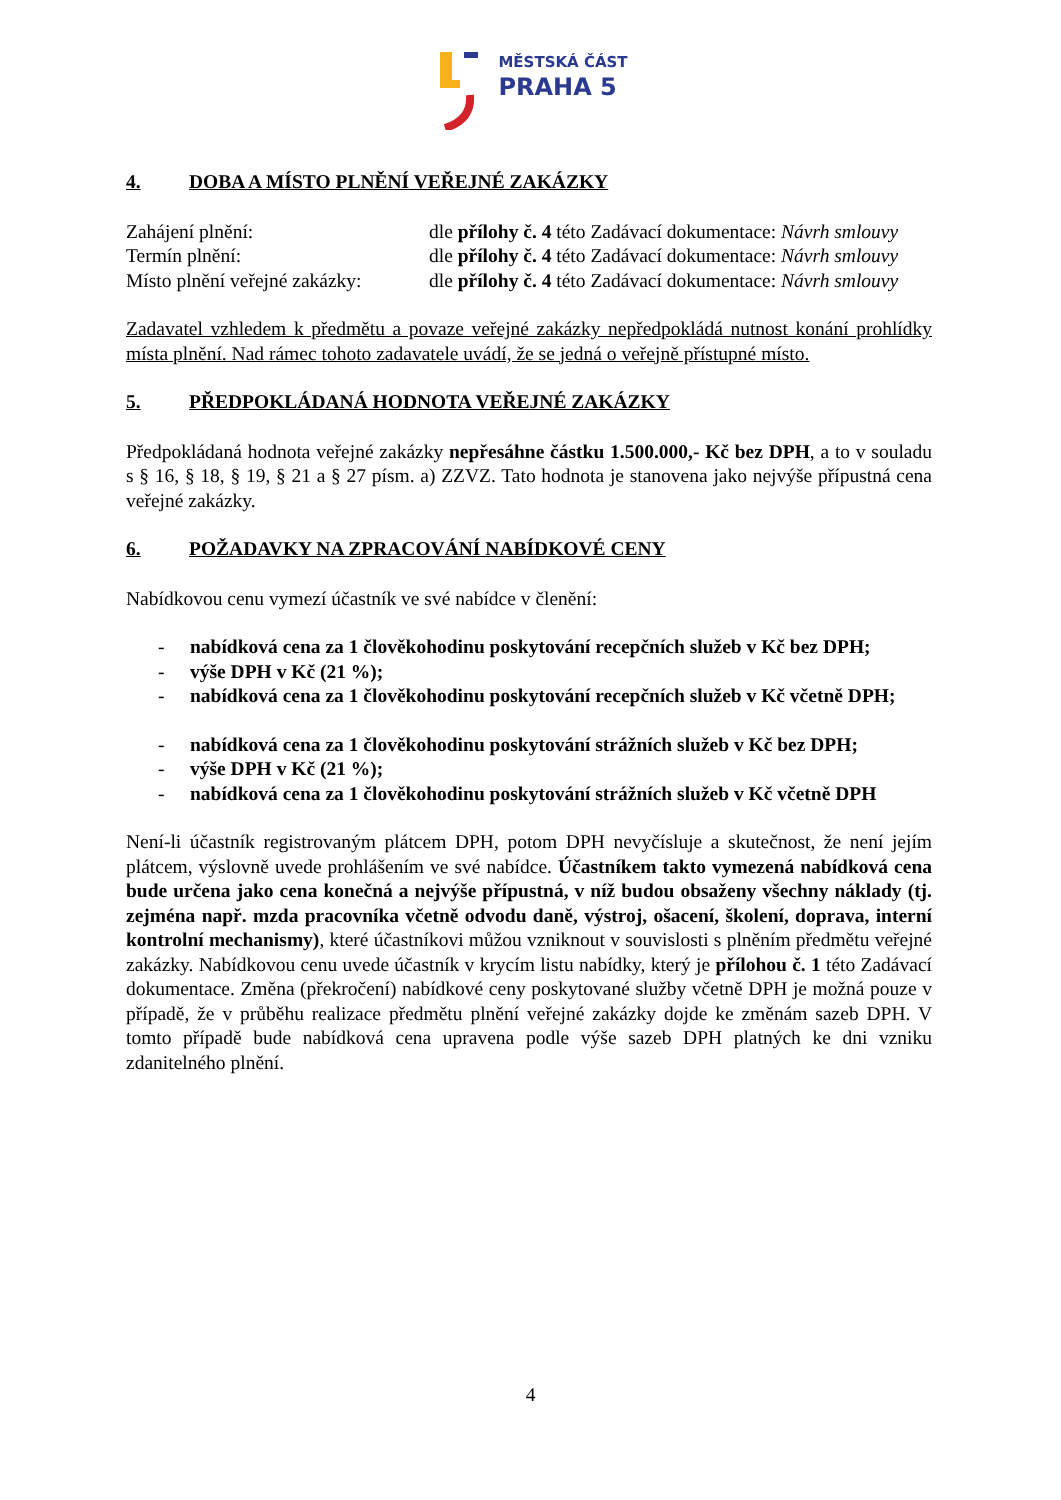MĚSTSKÁ ČÁST
PRAHA 5
4. DOBA A MÍSTO PLNĚNÍ VEŘEJNÉ ZAKÁZKY
Zahájení plnění: dle přílohy č. 4 této Zadávací dokumentace: Návrh smlouvy
Termín plnění: dle přílohy č. 4 této Zadávací dokumentace: Návrh smlouvy
Místo plnění veřejné zakázky:
dle přílohy č. 4 této Zadávací dokumentace: Návrh smlouvy
Zadavatel vzhledem k předmětu a povaze veřejné zakázky nepředpokládá nutnost konání prohlídky místa plnění. Nad rámec tohoto zadavatele uvádí, že se jedná o veřejně přístupné místo.
5. PŘEDPOKLÁDANÁ HODNOTA VEŘEJNÉ ZAKÁZKY
Předpokládaná hodnota veřejné zakázky nepřesáhne částku 1.500.000,- Kč bez DPH, a to v souladu s § 16, § 18, § 19, § 21 a § 27 písm. a) ZZVZ. Tato hodnota je stanovena jako nejvýše přípustná cena veřejné zakázky.
6. POŽADAVKY NA ZPRACOVÁNÍ NABÍDKOVÉ CENY
Nabídkovou cenu vymezí účastník ve své nabídce v členění:
- nabídková cena za 1 člověkohodinu poskytování recepčních služeb v Kč bez DPH;
- výše DPH v Kč (21 %);
- nabídková cena za 1 člověkohodinu poskytování recepčních služeb v Kč včetně DPH;
- nabídková cena za 1 člověkohodinu poskytování strážních služeb v Kč bez DPH;
- výše DPH v Kč (21 %);
- nabídková cena za 1 člověkohodinu poskytování strážních služeb v Kč včetně DPH
Není-li účastník registrovaným plátcem DPH, potom DPH nevyčísluje a skutečnost, že není jejím plátcem, výslovně uvede prohlášením ve své nabídce. Účastníkem takto vymezená nabídková cena bude určena jako cena konečná a nejvýše přípustná, v níž budou obsaženy všechny náklady (tj. zejména např. mzda pracovníka včetně odvodu daně, výstroj, ošacení, školení, doprava, interní kontrolní mechanismy), které účastníkovi můžou vzniknout v souvislosti s plněním předmětu veřejné zakázky. Nabídkovou cenu uvede účastník v krycím listu nabídky, který je přílohou č. 1 této Zadávací dokumentace. Změna (překročení) nabídkové ceny poskytované služby včetně DPH je možná pouze v případě, že v průběhu realizace předmětu plnění veřejné zakázky dojde ke změnám sazeb DPH. V tomto případě bude nabídková cena upravena podle výše sazeb DPH platných ke dni vzniku zdanitelného plnění.
4